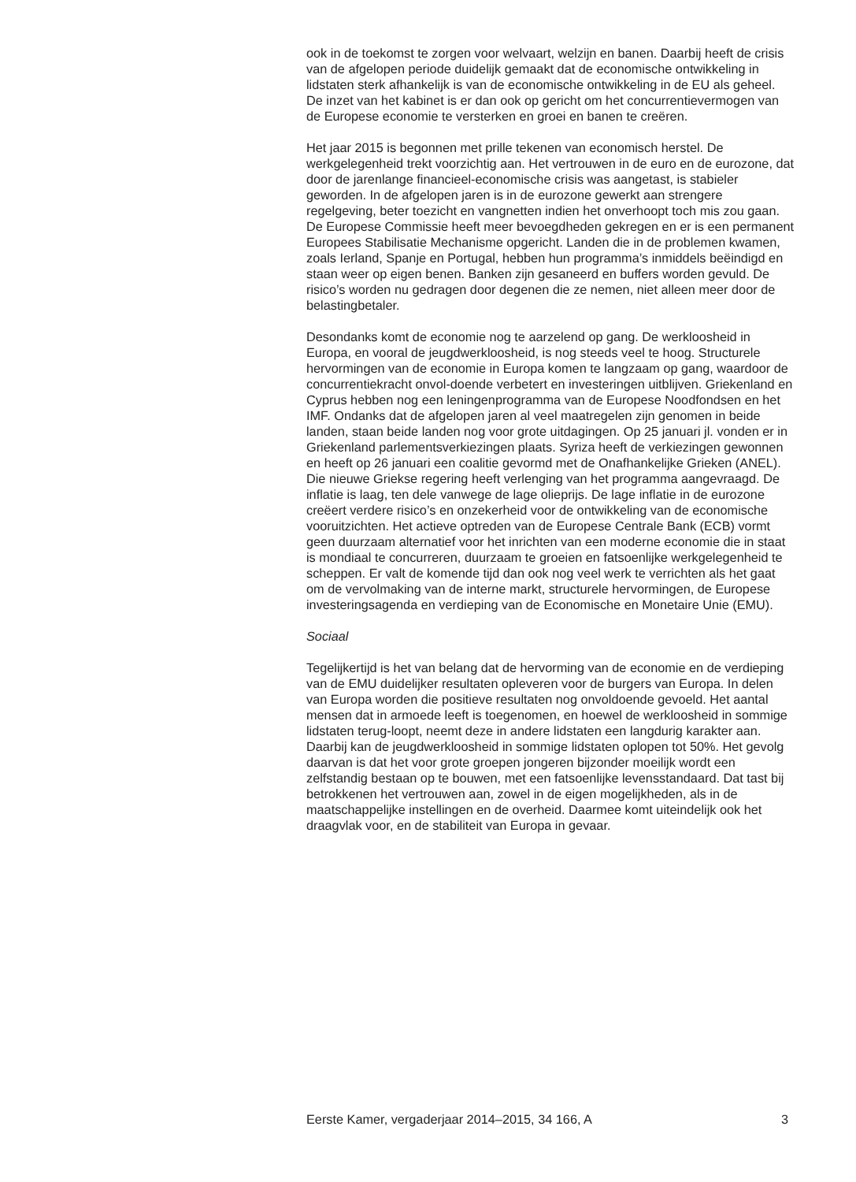ook in de toekomst te zorgen voor welvaart, welzijn en banen. Daarbij heeft de crisis van de afgelopen periode duidelijk gemaakt dat de economische ontwikkeling in lidstaten sterk afhankelijk is van de economische ontwikkeling in de EU als geheel. De inzet van het kabinet is er dan ook op gericht om het concurrentievermogen van de Europese economie te versterken en groei en banen te creëren.
Het jaar 2015 is begonnen met prille tekenen van economisch herstel. De werkgelegenheid trekt voorzichtig aan. Het vertrouwen in de euro en de eurozone, dat door de jarenlange financieel-economische crisis was aangetast, is stabieler geworden. In de afgelopen jaren is in de eurozone gewerkt aan strengere regelgeving, beter toezicht en vangnetten indien het onverhoopt toch mis zou gaan. De Europese Commissie heeft meer bevoegdheden gekregen en er is een permanent Europees Stabilisatie Mechanisme opgericht. Landen die in de problemen kwamen, zoals Ierland, Spanje en Portugal, hebben hun programma’s inmiddels beëindigd en staan weer op eigen benen. Banken zijn gesaneerd en buffers worden gevuld. De risico’s worden nu gedragen door degenen die ze nemen, niet alleen meer door de belastingbetaler.
Desondanks komt de economie nog te aarzelend op gang. De werkloosheid in Europa, en vooral de jeugdwerkloosheid, is nog steeds veel te hoog. Structurele hervormingen van de economie in Europa komen te langzaam op gang, waardoor de concurrentiekracht onvol-doende verbetert en investeringen uitblijven. Griekenland en Cyprus hebben nog een leningenprogramma van de Europese Noodfondsen en het IMF. Ondanks dat de afgelopen jaren al veel maatregelen zijn genomen in beide landen, staan beide landen nog voor grote uitdagingen. Op 25 januari jl. vonden er in Griekenland parlementsverkiezingen plaats. Syriza heeft de verkiezingen gewonnen en heeft op 26 januari een coalitie gevormd met de Onafhankelijke Grieken (ANEL). Die nieuwe Griekse regering heeft verlenging van het programma aangevraagd. De inflatie is laag, ten dele vanwege de lage olieprijs. De lage inflatie in de eurozone creëert verdere risico’s en onzekerheid voor de ontwikkeling van de economische vooruitzichten. Het actieve optreden van de Europese Centrale Bank (ECB) vormt geen duurzaam alternatief voor het inrichten van een moderne economie die in staat is mondiaal te concurreren, duurzaam te groeien en fatsoenlijke werkgelegenheid te scheppen. Er valt de komende tijd dan ook nog veel werk te verrichten als het gaat om de vervolmaking van de interne markt, structurele hervormingen, de Europese investeringsagenda en verdieping van de Economische en Monetaire Unie (EMU).
Sociaal
Tegelijkertijd is het van belang dat de hervorming van de economie en de verdieping van de EMU duidelijker resultaten opleveren voor de burgers van Europa. In delen van Europa worden die positieve resultaten nog onvoldoende gevoeld. Het aantal mensen dat in armoede leeft is toegenomen, en hoewel de werkloosheid in sommige lidstaten terug-loopt, neemt deze in andere lidstaten een langdurig karakter aan. Daarbij kan de jeugdwerkloosheid in sommige lidstaten oplopen tot 50%. Het gevolg daarvan is dat het voor grote groepen jongeren bijzonder moeilijk wordt een zelfstandig bestaan op te bouwen, met een fatsoenlijke levensstandaard. Dat tast bij betrokkenen het vertrouwen aan, zowel in de eigen mogelijkheden, als in de maatschappelijke instellingen en de overheid. Daarmee komt uiteindelijk ook het draagvlak voor, en de stabiliteit van Europa in gevaar.
Eerste Kamer, vergaderjaar 2014–2015, 34 166, A 3